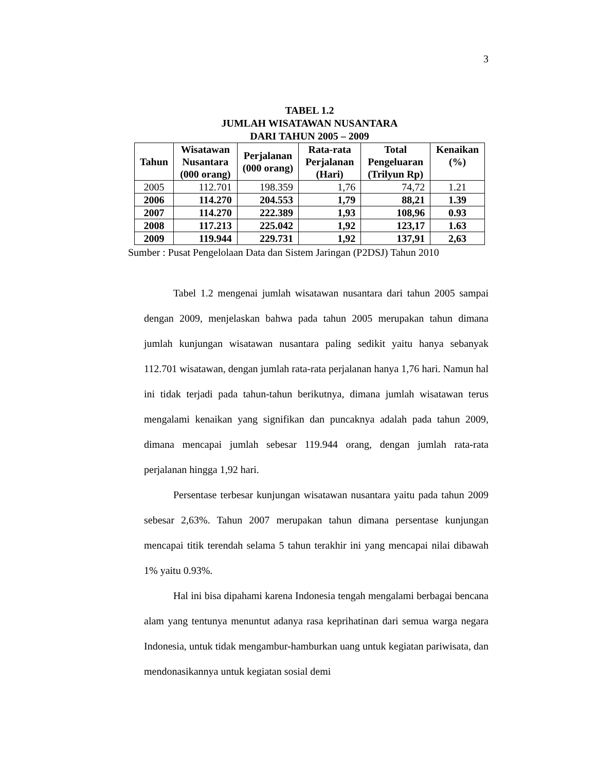3
TABEL 1.2
JUMLAH WISATAWAN NUSANTARA
DARI TAHUN 2005 – 2009
| Tahun | Wisatawan Nusantara (000 orang) | Perjalanan (000 orang) | Rata-rata Perjalanan (Hari) | Total Pengeluaran (Trilyun Rp) | Kenaikan (%) |
| --- | --- | --- | --- | --- | --- |
| 2005 | 112.701 | 198.359 | 1,76 | 74,72 | 1.21 |
| 2006 | 114.270 | 204.553 | 1,79 | 88,21 | 1.39 |
| 2007 | 114.270 | 222.389 | 1,93 | 108,96 | 0.93 |
| 2008 | 117.213 | 225.042 | 1,92 | 123,17 | 1.63 |
| 2009 | 119.944 | 229.731 | 1,92 | 137,91 | 2,63 |
Sumber : Pusat Pengelolaan Data dan Sistem Jaringan (P2DSJ) Tahun 2010
Tabel 1.2 mengenai jumlah wisatawan nusantara dari tahun 2005 sampai dengan 2009, menjelaskan bahwa pada tahun 2005 merupakan tahun dimana jumlah kunjungan wisatawan nusantara paling sedikit yaitu hanya sebanyak 112.701 wisatawan, dengan jumlah rata-rata perjalanan hanya 1,76 hari. Namun hal ini tidak terjadi pada tahun-tahun berikutnya, dimana jumlah wisatawan terus mengalami kenaikan yang signifikan dan puncaknya adalah pada tahun 2009, dimana mencapai jumlah sebesar 119.944 orang, dengan jumlah rata-rata perjalanan hingga 1,92 hari.
Persentase terbesar kunjungan wisatawan nusantara yaitu pada tahun 2009 sebesar 2,63%. Tahun 2007 merupakan tahun dimana persentase kunjungan mencapai titik terendah selama 5 tahun terakhir ini yang mencapai nilai dibawah 1% yaitu 0.93%.
Hal ini bisa dipahami karena Indonesia tengah mengalami berbagai bencana alam yang tentunya menuntut adanya rasa keprihatinan dari semua warga negara Indonesia, untuk tidak mengambur-hamburkan uang untuk kegiatan pariwisata, dan mendonasikannya untuk kegiatan sosial demi